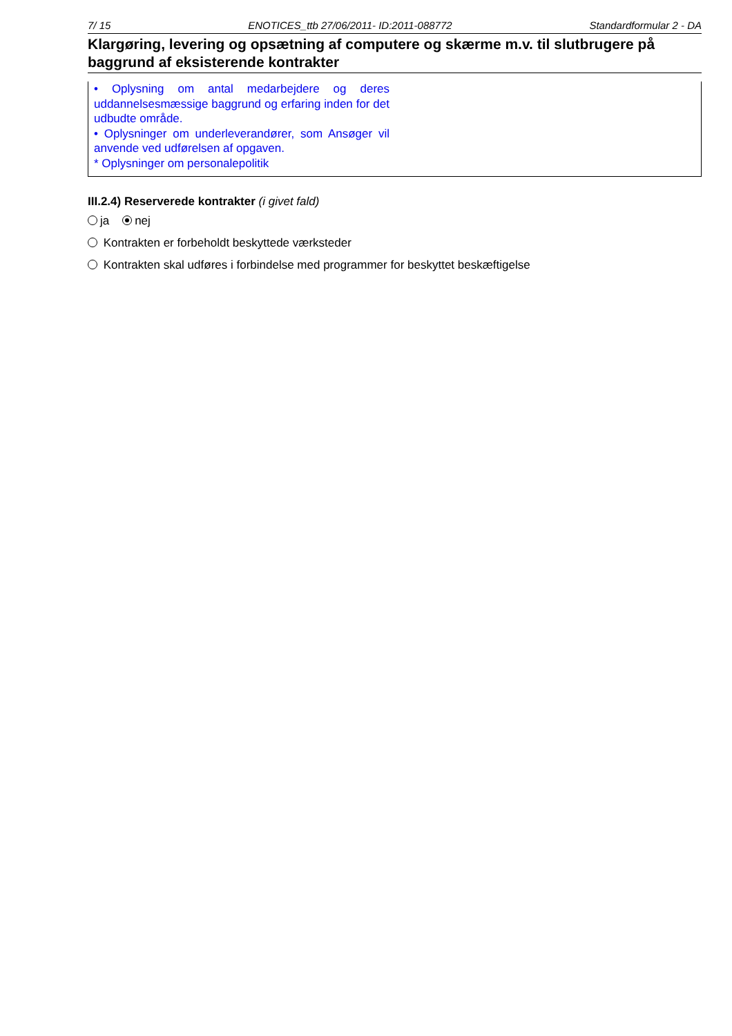7/ 15 ENOTICES_ttb 27/06/2011- ID:2011-088772 Standardformular 2 - DA
Klargøring, levering og opsætning af computere og skærme m.v. til slutbrugere på baggrund af eksisterende kontrakter
• Oplysning om antal medarbejdere og deres uddannelsesmæssige baggrund og erfaring inden for det udbudte område.
• Oplysninger om underleverandører, som Ansøger vil anvende ved udførelsen af opgaven.
* Oplysninger om personalepolitik
III.2.4) Reserverede kontrakter (i givet fald)
ja nej
Kontrakten er forbeholdt beskyttede værksteder
Kontrakten skal udføres i forbindelse med programmer for beskyttet beskæftigelse